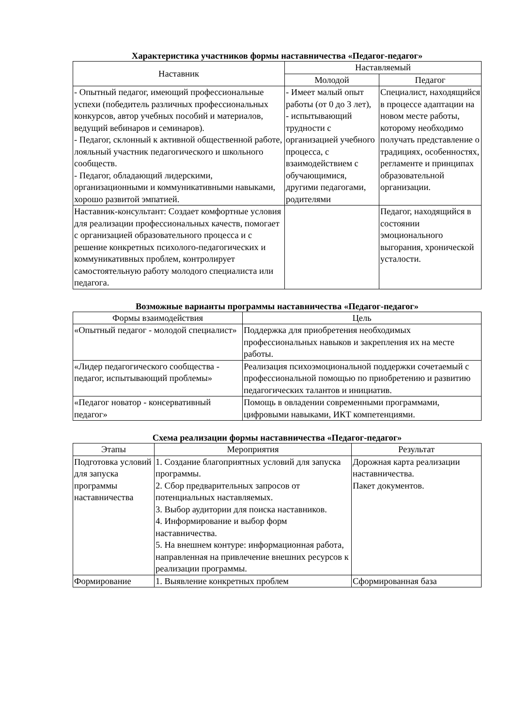Характеристика участников формы наставничества «Педагог-педагог»
| Наставник | Наставляемый | |
| --- | --- | --- |
| | Молодой | Педагог |
| - Опытный педагог, имеющий профессиональные успехи (победитель различных профессиональных конкурсов, автор учебных пособий и материалов, ведущий вебинаров и семинаров). - Педагог, склонный к активной общественной работе, лояльный участник педагогического и школьного сообществ. - Педагог, обладающий лидерскими, организационными и коммуникативными навыками, хорошо развитой эмпатией. | - Имеет малый опыт работы (от 0 до 3 лет), - испытывающий трудности с организацией учебного процесса, с взаимодействием с обучающимися, другими педагогами, родителями | Специалист, находящийся в процессе адаптации на новом месте работы, которому необходимо получать представление о традициях, особенностях, регламенте и принципах образовательной организации. |
| Наставник-консультант: Создает комфортные условия для реализации профессиональных качеств, помогает с организацией образовательного процесса и с решение конкретных психолого-педагогических и коммуникативных проблем, контролирует самостоятельную работу молодого специалиста или педагога. | | Педагог, находящийся в состоянии эмоционального выгорания, хронической усталости. |
Возможные варианты программы наставничества «Педагог-педагог»
| Формы взаимодействия | Цель |
| --- | --- |
| «Опытный педагог - молодой специалист» | Поддержка для приобретения необходимых профессиональных навыков и закрепления их на месте работы. |
| «Лидер педагогического сообщества - педагог, испытывающий проблемы» | Реализация психоэмоциональной поддержки сочетаемый с профессиональной помощью по приобретению и развитию педагогических талантов и инициатив. |
| «Педагог новатор - консервативный педагог» | Помощь в овладении современными программами, цифровыми навыками, ИКТ компетенциями. |
Схема реализации формы наставничества «Педагог-педагог»
| Этапы | Мероприятия | Результат |
| --- | --- | --- |
| Подготовка условий для запуска программы наставничества | 1. Создание благоприятных условий для запуска программы. 2. Сбор предварительных запросов от потенциальных наставляемых. 3. Выбор аудитории для поиска наставников. 4. Информирование и выбор форм наставничества. 5. На внешнем контуре: информационная работа, направленная на привлечение внешних ресурсов к реализации программы. | Дорожная карта реализации наставничества. Пакет документов. |
| Формирование | 1. Выявление конкретных проблем | Сформированная база |